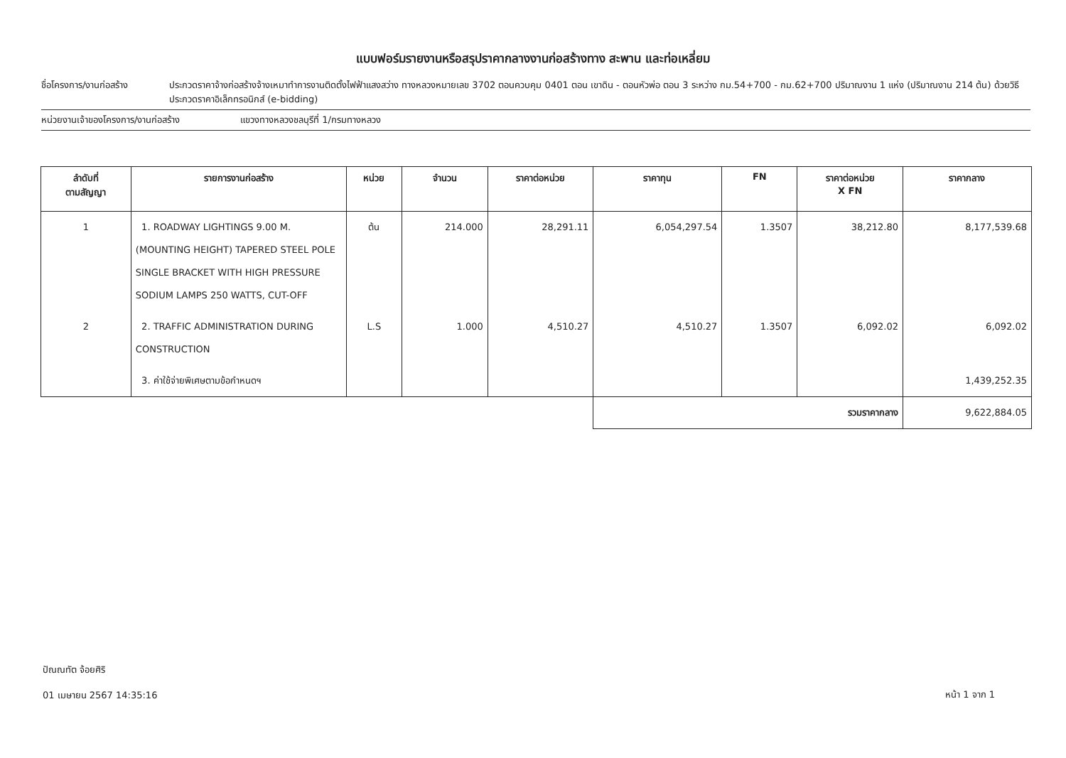แบบฟอร์มรายงานหรือสรุปราคากลางงานก่อสร้างทาง สะพาน และท่อเหลี่ยม
ชื่อโครงการ/งานก่อสร้าง ประกวดราคาจ้างก่อสร้างจ้างเหมาทำการงานติดตั้งไฟฟ้าแสงสว่าง ทางหลวงหมายเลข 3702 ตอนควบคุม 0401 ตอน เขาดิน - ตอนหัวพ่อ ตอน 3 ระหว่าง กม.54+700 - กม.62+700 ปริมาณงาน 1 แห่ง (ปริมาณงาน 214 ต้น) ด้วยวิธีประกวดราคาอิเล็กทรอนิกส์ (e-bidding)
หน่วยงานเจ้าของโครงการ/งานก่อสร้าง แขวงทางหลวงชลบุรีที่ 1/กรมทางหลวง
| ลำดับที่ ตามสัญญา | รายการงานก่อสร้าง | หน่วย | จำนวน | ราคาต่อหน่วย | ราคาทุน | FN | ราคาต่อหน่วย X FN | ราคากลาง |
| --- | --- | --- | --- | --- | --- | --- | --- | --- |
| 1 | 1. ROADWAY LIGHTINGS 9.00 M. (MOUNTING HEIGHT) TAPERED STEEL POLE SINGLE BRACKET WITH HIGH PRESSURE SODIUM LAMPS 250 WATTS, CUT-OFF | ต้น | 214.000 | 28,291.11 | 6,054,297.54 | 1.3507 | 38,212.80 | 8,177,539.68 |
| 2 | 2. TRAFFIC ADMINISTRATION DURING CONSTRUCTION | L.S | 1.000 | 4,510.27 | 4,510.27 | 1.3507 | 6,092.02 | 6,092.02 |
| | 3. ค่าใช้จ่ายพิเศษตามข้อกำหนดฯ | | | | | | | 1,439,252.35 |
| | | | | | รวมราคากลาง | | | 9,622,884.05 |
ปัณณทัต จ้อยศิริ
01 เมษายน 2567 14:35:16
หน้า 1 จาก 1